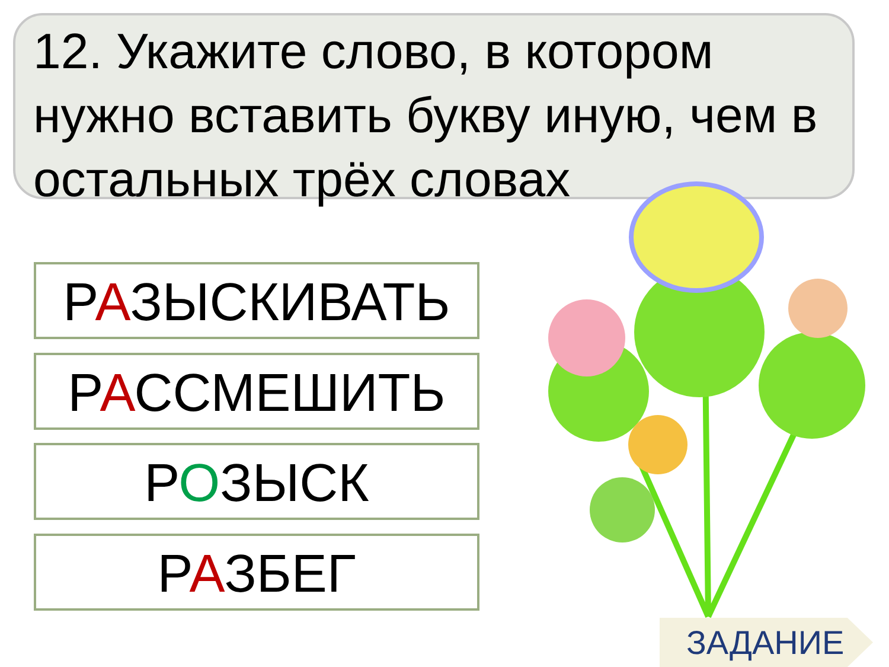12. Укажите слово, в котором нужно вставить букву иную, чем в остальных трёх словах
РАЗЫСКИВАТЬ
РАССМЕШИТЬ
РОЗЫСК
РАЗБЕГ
ЗАДАНИЕ